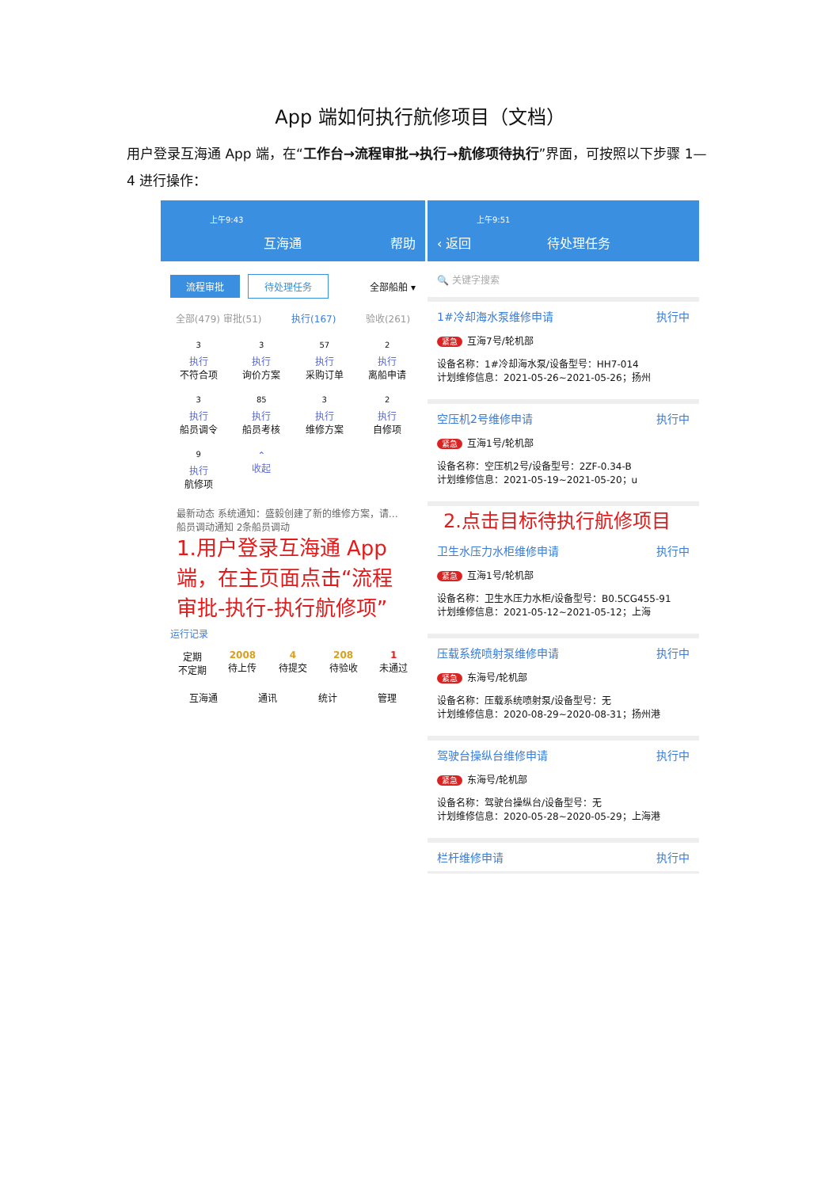App 端如何执行航修项目（文档）
用户登录互海通 App 端，在“工作台→流程审批→执行→航修项待执行”界面，可按照以下步骤 1—4 进行操作：
上午9:43
互海通 帮助
流程审批 待处理任务 全部船舶 ▾
全部(479) 审批(51) 执行(167) 验收(261)
<sup>3</sup>
执行
不符合项
<sup>3</sup>
执行
询价方案
<sup>57</sup>
执行
采购订单
<sup>2</sup>
执行
离船申请
<sup>3</sup>
执行
船员调令
<sup>85</sup>
执行
船员考核
<sup>3</sup>
执行
维修方案
<sup>2</sup>
执行
自修项
<sup>9</sup>
执行
航修项
⌃
收起
最新动态 系统通知：盛毅创建了新的维修方案，请… 船员调动通知 2条船员调动
1.用户登录互海通 App端，在主页面点击“流程审批-执行-执行航修项”
运行记录
定期
不定期 2008
待上传 4
待提交 208
待验收 1
未通过
互海通 通讯 统计 管理
上午9:51
‹ 返回 待处理任务
🔍 关键字搜索
1#冷却海水泵维修申请 执行中
紧急 互海7号/轮机部
设备名称：1#冷却海水泵/设备型号：HH7-014
计划维修信息：2021-05-26~2021-05-26；扬州
空压机2号维修申请 执行中
紧急 互海1号/轮机部
设备名称：空压机2号/设备型号：2ZF-0.34-B
计划维修信息：2021-05-19~2021-05-20；u
2.点击目标待执行航修项目
卫生水压力水柜维修申请 执行中
紧急 互海1号/轮机部
设备名称：卫生水压力水柜/设备型号：B0.5CG455-91
计划维修信息：2021-05-12~2021-05-12；上海
压载系统喷射泵维修申请 执行中
紧急 东海号/轮机部
设备名称：压载系统喷射泵/设备型号：无
计划维修信息：2020-08-29~2020-08-31；扬州港
驾驶台操纵台维修申请 执行中
紧急 东海号/轮机部
设备名称：驾驶台操纵台/设备型号：无
计划维修信息：2020-05-28~2020-05-29；上海港
栏杆维修申请 执行中